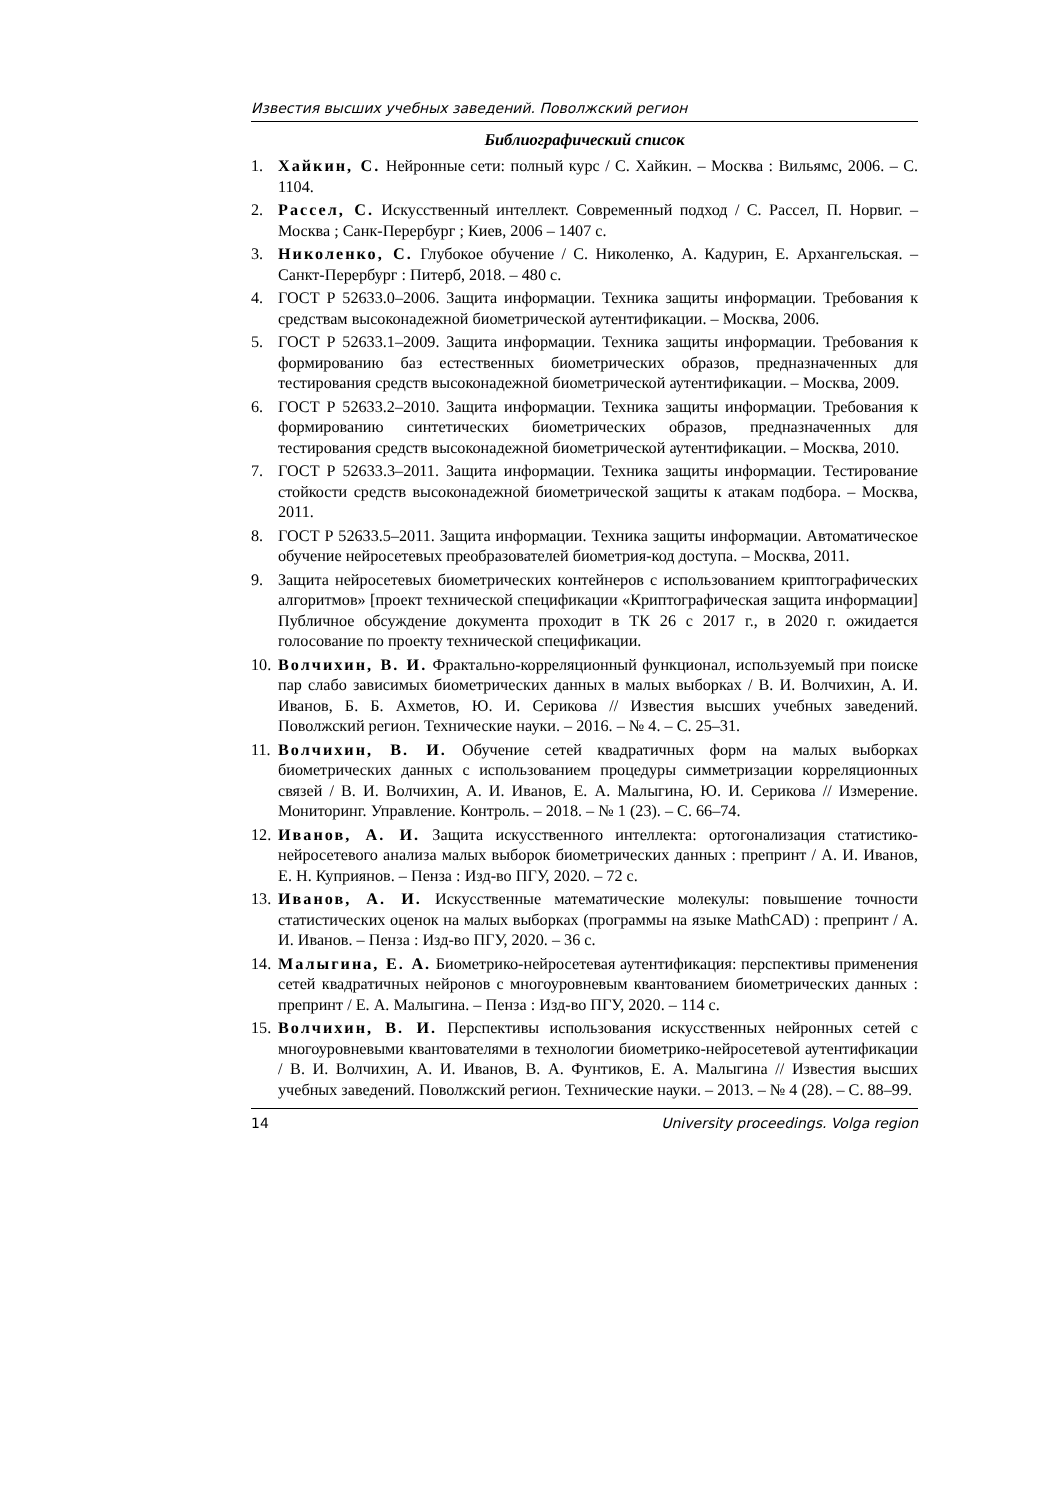Известия высших учебных заведений. Поволжский регион
Библиографический список
1. Хайкин, С. Нейронные сети: полный курс / С. Хайкин. – Москва : Вильямс, 2006. – С. 1104.
2. Рассел, С. Искусственный интеллект. Современный подход / С. Рассел, П. Норвиг. – Москва ; Санк-Перербург ; Киев, 2006 – 1407 с.
3. Николенко, С. Глубокое обучение / С. Николенко, А. Кадурин, Е. Архангельская. – Санкт-Перербург : Питерб, 2018. – 480 с.
4. ГОСТ Р 52633.0–2006. Защита информации. Техника защиты информации. Требования к средствам высоконадежной биометрической аутентификации. – Москва, 2006.
5. ГОСТ Р 52633.1–2009. Защита информации. Техника защиты информации. Требования к формированию баз естественных биометрических образов, предназначенных для тестирования средств высоконадежной биометрической аутентификации. – Москва, 2009.
6. ГОСТ Р 52633.2–2010. Защита информации. Техника защиты информации. Требования к формированию синтетических биометрических образов, предназначенных для тестирования средств высоконадежной биометрической аутентификации. – Москва, 2010.
7. ГОСТ Р 52633.3–2011. Защита информации. Техника защиты информации. Тестирование стойкости средств высоконадежной биометрической защиты к атакам подбора. – Москва, 2011.
8. ГОСТ Р 52633.5–2011. Защита информации. Техника защиты информации. Автоматическое обучение нейросетевых преобразователей биометрия-код доступа. – Москва, 2011.
9. Защита нейросетевых биометрических контейнеров с использованием криптографических алгоритмов» [проект технической спецификации «Криптографическая защита информации] Публичное обсуждение документа проходит в ТК 26 с 2017 г., в 2020 г. ожидается голосование по проекту технической спецификации.
10. Волчихин, В. И. Фрактально-корреляционный функционал, используемый при поиске пар слабо зависимых биометрических данных в малых выборках / В. И. Волчихин, А. И. Иванов, Б. Б. Ахметов, Ю. И. Серикова // Известия высших учебных заведений. Поволжский регион. Технические науки. – 2016. – № 4. – С. 25–31.
11. Волчихин, В. И. Обучение сетей квадратичных форм на малых выборках биометрических данных с использованием процедуры симметризации корреляционных связей / В. И. Волчихин, А. И. Иванов, Е. А. Малыгина, Ю. И. Серикова // Измерение. Мониторинг. Управление. Контроль. – 2018. – № 1 (23). – С. 66–74.
12. Иванов, А. И. Защита искусственного интеллекта: ортогонализация статистико-нейросетевого анализа малых выборок биометрических данных : препринт / А. И. Иванов, Е. Н. Куприянов. – Пенза : Изд-во ПГУ, 2020. – 72 с.
13. Иванов, А. И. Искусственные математические молекулы: повышение точности статистических оценок на малых выборках (программы на языке MathCAD) : препринт / А. И. Иванов. – Пенза : Изд-во ПГУ, 2020. – 36 с.
14. Малыгина, Е. А. Биометрико-нейросетевая аутентификация: перспективы применения сетей квадратичных нейронов с многоуровневым квантованием биометрических данных : препринт / Е. А. Малыгина. – Пенза : Изд-во ПГУ, 2020. – 114 с.
15. Волчихин, В. И. Перспективы использования искусственных нейронных сетей с многоуровневыми квантователями в технологии биометрико-нейросетевой аутентификации / В. И. Волчихин, А. И. Иванов, В. А. Фунтиков, Е. А. Малыгина // Известия высших учебных заведений. Поволжский регион. Технические науки. – 2013. – № 4 (28). – С. 88–99.
14 University proceedings. Volga region